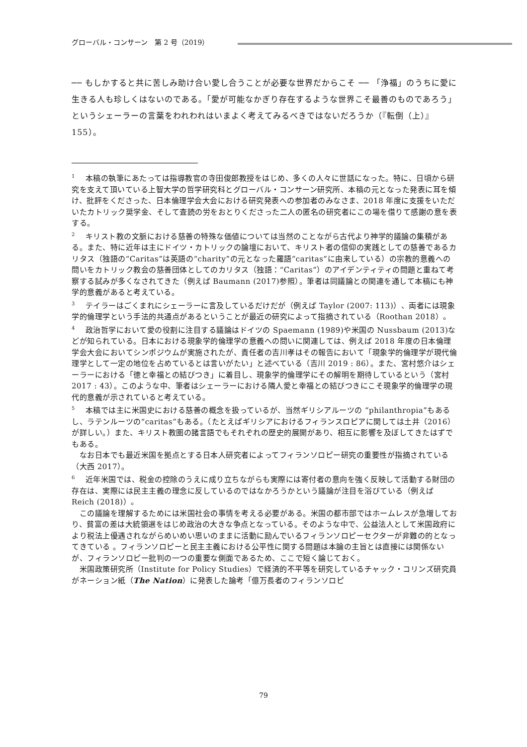グローバル・コンサーン　第 2 号（2019）
── もしかすると共に苦しみ助け合い愛し合うことが必要な世界だからこそ ── 「浄福」のうちに愛に生きる人も珍しくはないのである。「愛が可能なかぎり存在するような世界こそ最善のものであろう」というシェーラーの言葉をわれわれはいまよく考えてみるべきではないだろうか（『転倒（上）』155）。
<sup>1</sup> 　本稿の執筆にあたっては指導教官の寺田俊郎教授をはじめ、多くの人々に世話になった。特に、日頃から研究を支えて頂いている上智大学の哲学研究科とグローバル・コンサーン研究所、本稿の元となった発表に耳を傾け、批評をくださった、日本倫理学会大会における研究発表への参加者のみなさま、2018 年度に支援をいただいたカトリック奨学金、そして査読の労をおとりくださった二人の匿名の研究者にこの場を借りて感謝の意を表する。
<sup>2</sup> 　キリスト教の文脈における慈善の特殊な価値については当然のことながら古代より神学的議論の集積がある。また、特に近年は主にドイツ・カトリックの論壇において、キリスト者の信仰の実践としての慈善であるカリタス（独語の“Caritas”は英語の“charity”の元となった羅語“caritas”に由来している）の宗教的意義への問いをカトリック教会の慈善団体としてのカリタス（独語：“Caritas”）のアイデンティティの問題と重ねて考察する試みが多くなされてきた（例えば Baumann (2017)参照）。筆者は同議論との関連を通して本稿にも神学的意義があると考えている。
<sup>3</sup> 　テイラーはごくまれにシェーラーに言及しているだけだが（例えば Taylor (2007: 113)）、両者には現象学的倫理学という手法的共通点があるということが最近の研究によって指摘されている（Roothan 2018）。
<sup>4</sup> 　政治哲学において愛の役割に注目する議論はドイツの Spaemann (1989)や米国の Nussbaum (2013)などが知られている。日本における現象学的倫理学の意義への問いに関連しては、例えば 2018 年度の日本倫理学会大会においてシンポジウムが実施されたが、責任者の吉川孝はその報告において「現象学的倫理学が現代倫理学として一定の地位を占めているとは言いがたい」と述べている（吉川 2019 : 86）。また、宮村悠介はシェーラーにおける「徳と幸福との結びつき」に着目し、現象学的倫理学にその解明を期待しているという（宮村 2017 : 43）。このような中、筆者はシェーラーにおける隣人愛と幸福との結びつきにこそ現象学的倫理学の現代的意義が示されていると考えている。
<sup>5</sup> 　本稿では主に米国史における慈善の概念を扱っているが、当然ギリシアルーツの “philanthropia”もあるし、ラテンルーツの“caritas”もある。（たとえばギリシアにおけるフィランスロピアに関しては土井（2016）が詳しい。）また、キリスト教圏の諸言語でもそれぞれの歴史的展開があり、相互に影響を及ぼしてきたはずでもある。
　なお日本でも最近米国を拠点とする日本人研究者によってフィランソロピー研究の重要性が指摘されている（大西 2017）。
<sup>6</sup> 　近年米国では、税金の控除のうえに成り立ちながらも実際には寄付者の意向を強く反映して活動する財団の存在は、実際には民主主義の理念に反しているのではなかろうかという議論が注目を浴びている（例えば Reich (2018)）。
　この議論を理解するためには米国社会の事情を考える必要がある。米国の都市部ではホームレスが急増しており、貧富の差は大統領選をはじめ政治の大きな争点となっている。そのような中で、公益法人として米国政府により税法上優遇されながらめいめい思いのままに活動に励んでいるフィランソロピーセクターが非難の的となってきている 。フィランソロピーと民主主義における公平性に関する問題は本論の主旨とは直接には関係ないが、フィランソロピー批判の一つの重要な側面であるため、ここで短く論じておく。
　米国政策研究所（Institute for Policy Studies）で経済的不平等を研究しているチャック・コリンズ研究員がネーション紙（The Nation）に発表した論考「億万長者のフィランソロピ
79